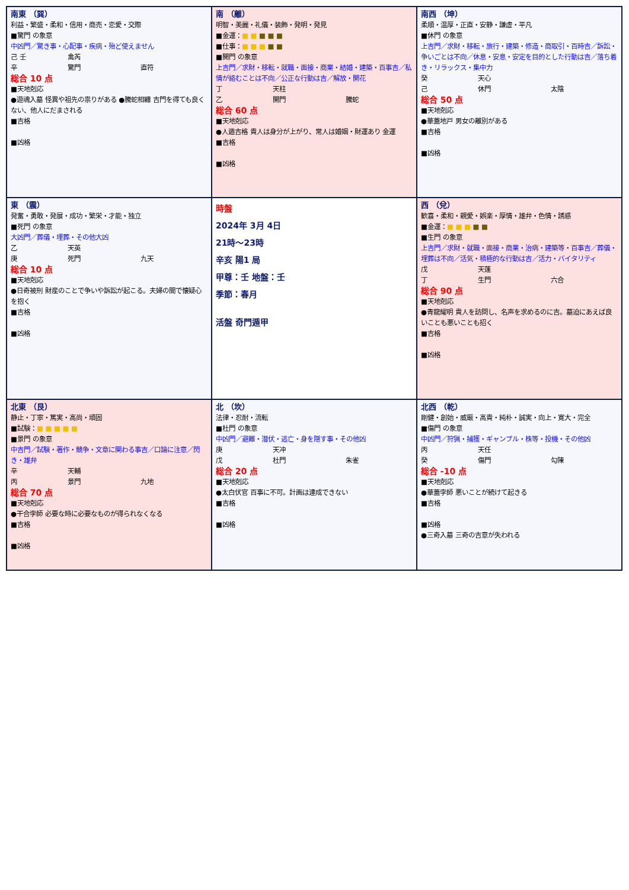| 南東 （巽） 利益・繁盛・柔和・信用・商売・恋愛・交際 ■驚門 の象意 中凶門／驚き事・心配事・疾病・殆ど使えません 己 壬 禽芮 辛 驚門 直符 総合 10 点 ■天地剋応 ●遊魂入墓 怪異や祖先の祟りがある ●騰蛇相纏 吉門を得ても良くない、他人にだまされる ■吉格 ■凶格 | 南 （離） 明智・美麗・礼儀・装飾・発明・発見 ■金運： ■ ■ ■ ■ ■ ■仕事： ■ ■ ■ ■ ■ ■開門 の象意 上吉門／求財・移転・就職・面接・商業・結婚・建築・百事吉／私情が絡むことは不向／公正な行動は吉／解放・開花 丁 天柱 乙 開門 騰蛇 総合 60 点 ■天地剋応 ●人遁吉格 貴人は身分が上がり、常人は婚姻・財運あり 金運 ■吉格 ■凶格 | 南西 （坤） 柔順・温厚・正直・安静・謙虚・平凡 ■休門 の象意 上吉門／求財・移転・旅行・建築・修造・商取引・百時吉／訴訟・争いごとは不向／休息・安息・安定を目的とした行動は吉／落ち着き・リラックス・集中力 癸 天心 己 休門 太陰 総合 50 点 ■天地剋応 ●華蓋地戸 男女の離別がある ■吉格 ■凶格 |
| 東 （震） 発奮・勇敢・発展・成功・繁栄・才能・独立 ■死門 の象意 大凶門／葬儀・埋葬・その他大凶 乙 天英 庚 死門 九天 総合 10 点 ■天地剋応 ●日奇被刑 財産のことで争いや訴訟が起こる。夫婦の間で懐疑心を抱く ■吉格 ■凶格 | 時盤 2024年 3月 4日 21時～23時 辛亥 陽1 局 甲尊：壬 地盤：壬 季節：春月 活盤 奇門遁甲 | 西 （兌） 歓喜・柔和・親愛・娯楽・厚情・雄弁・色情・誘惑 ■金運： ■ ■ ■ ■ ■ ■生門 の象意 上吉門／求財・就職・面接・商業・治病・建築等・百事吉／葬儀・埋葬は不向／活気・積極的な行動は吉／活力・バイタリティ 戊 天蓬 丁 生門 六合 総合 90 点 ■天地剋応 ●青龍耀明 貴人を訪問し、名声を求めるのに吉。墓迫にあえば良いことも悪いことも招く ■吉格 ■凶格 |
| 北東 （艮） 静止・丁寧・篤実・高尚・頑固 ■試験： ■ ■ ■ ■ ■ ■景門 の象意 中吉門／試験・著作・競争・文章に関わる事吉／口論に注意／閃き・雄弁 辛 天輔 丙 景門 九地 総合 70 点 ■天地剋応 ●干合孛師 必要な時に必要なものが得られなくなる ■吉格 ■凶格 | 北 （坎） 法律・忍耐・流転 ■杜門 の象意 中凶門／避難・潜伏・逃亡・身を隠す事・その他凶 庚 天冲 戊 杜門 朱雀 総合 20 点 ■天地剋応 ●太白伏官 百事に不可。計画は達成できない ■吉格 ■凶格 | 北西 （乾） 剛健・創始・威厳・高貴・純朴・誠実・向上・寛大・完全 ■傷門 の象意 中凶門／狩猟・捕獲・ギャンブル・株等・投機・その他凶 丙 天任 癸 傷門 勾陳 総合 -10 点 ■天地剋応 ●華蓋孛師 悪いことが続けて起きる ■吉格 ■凶格 ●三奇入墓 三奇の吉意が失われる |